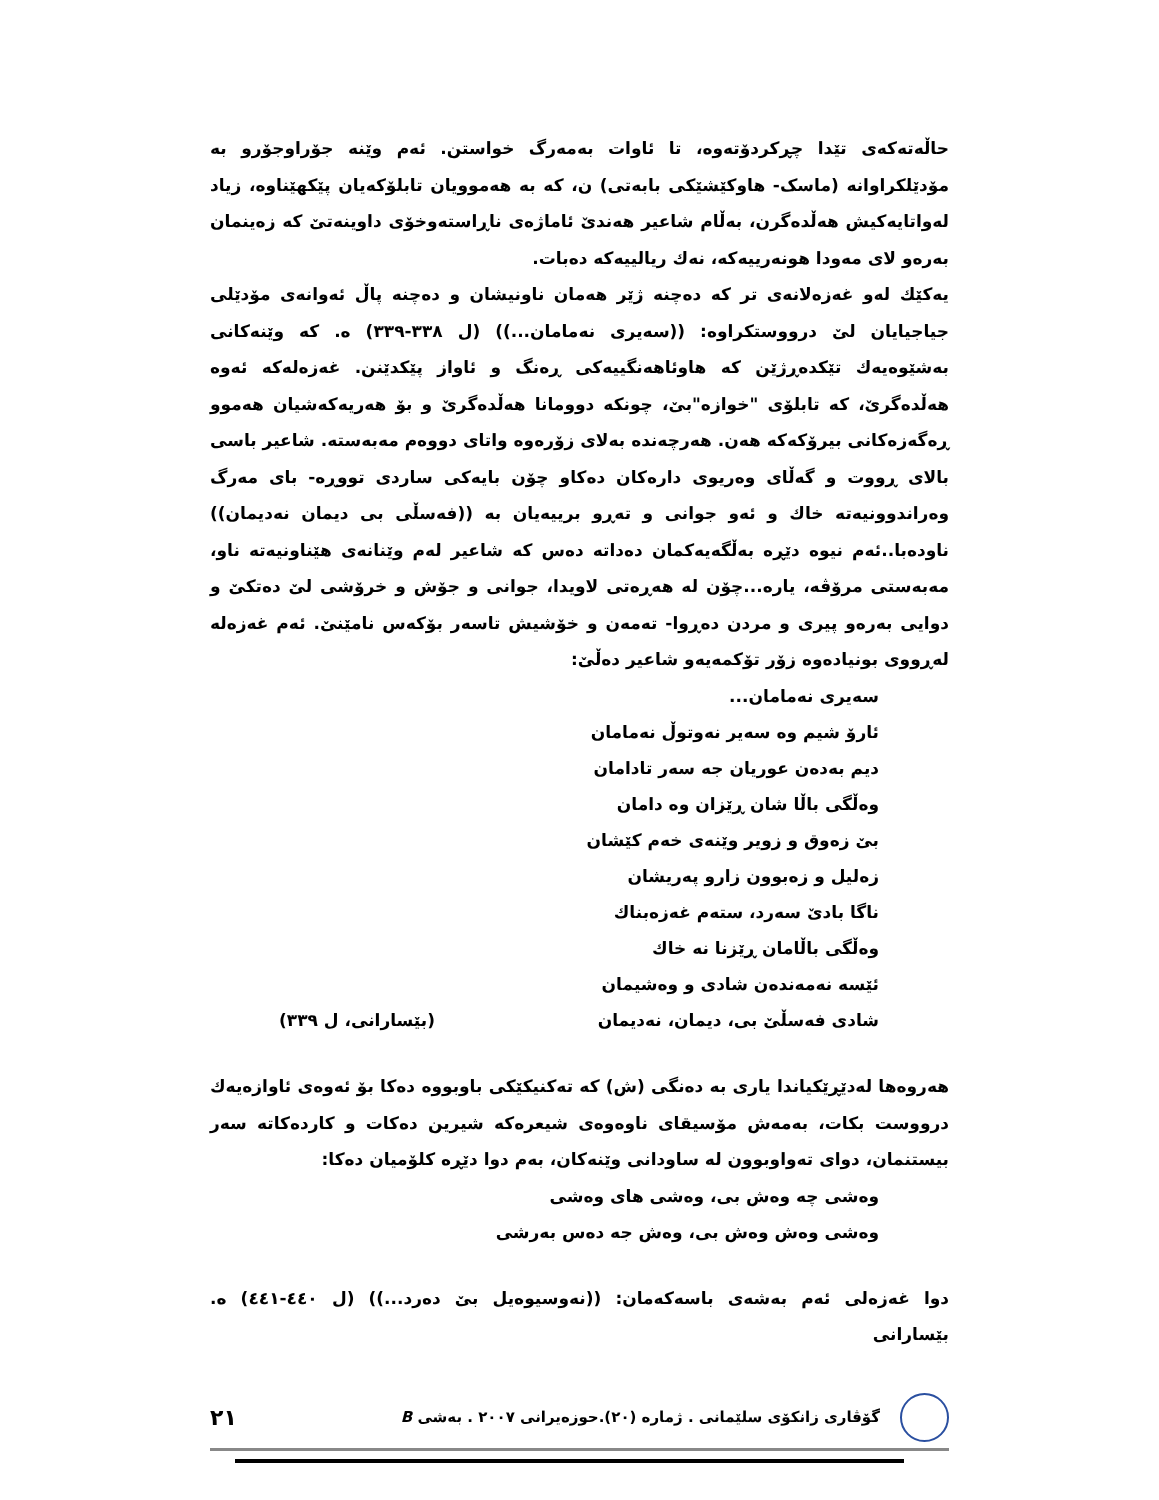حاڵەتەکەی تێدا چڕکردۆتەوە، تا ئاوات بەمەرگ خواستن. ئەم وێنە جۆراوجۆرو بە مۆدێلکراوانە (ماسک- هاوکێشێکی بابەتی) ن، کە بە هەموویان تابلۆکەیان پێکهێناوە، زیاد لەواتایەکیش هەڵدەگرن، بەڵام شاعیر هەندێ ئاماژەی ناڕاستەوخۆی داوینەتێ کە زەینمان بەرەو لای مەودا هونەرییەکە، نەك ریالییەکە دەبات.
یەکێك لەو غەزەلانەی تر کە دەچنە ژێر هەمان ناونیشان و دەچنە پاڵ ئەوانەی مۆدێلی جیاجیایان لێ درووستکراوە: ((سەیری نەمامان...)) (ل ٣٣٨-٣٣٩) ە. کە وێنەکانی بەشێوەیەك تێکدەڕژێن کە هاوئاهەنگییەکی ڕەنگ و ئاواز پێکدێنن. غەزەلەکە ئەوە هەڵدەگرێ، کە تابلۆی "خوازە"بێ، چونکە دوومانا هەڵدەگرێ و بۆ هەریەکەشیان هەموو ڕەگەزەکانی بیرۆکەکە هەن. هەرچەندە بەلای زۆرەوە واتای دووەم مەبەستە. شاعیر باسی بالای ڕووت و گەڵای وەریوی دارەکان دەکاو چۆن بایەکی ساردی تووڕە- بای مەرگ وەراندوونیەتە خاك و ئەو جوانی و تەڕو برییەیان بە ((فەسڵی بی دیمان نەدیمان)) ناودەبا..ئەم نیوە دێڕە بەڵگەیەکمان دەداتە دەس کە شاعیر لەم وێنانەی هێناونیەتە ناو، مەبەستی مرۆڤە، یارە...چۆن لە هەڕەتی لاویدا، جوانی و جۆش و خرۆشی لێ دەتکێ و دوایی بەرەو پیری و مردن دەڕوا- تەمەن و خۆشیش تاسەر بۆکەس نامێنێ. ئەم غەزەلە لەڕووی بونیادەوە زۆر تۆکمەیەو شاعیر دەڵێ:
سەیری نەمامان...
ئارۆ شیم وە سەیر نەوتوڵ نەمامان
دیم بەدەن عوریان جە سەر تادامان
وەڵگی باڵا شان ڕێزان وە دامان
بێ زەوق و زویر وێنەی خەم کێشان
زەلیل و زەبوون زارو پەریشان
ناگا بادێ سەرد، ستەم غەزەبناك
وەڵگی باڵامان ڕێزنا نە خاك
ئێسە نەمەندەن شادی و وەشیمان
شادی فەسڵێ بی، دیمان، نەدیمان (بێسارانی، ل ٣٣٩)
هەروەها لەدێڕێکیاندا یاری بە دەنگی (ش) کە تەکنیکێکی باوبووە دەکا بۆ ئەوەی ئاوازەیەك درووست بکات، بەمەش مۆسیقای ناوەوەی شیعرەکە شیرین دەکات و کاردەکاتە سەر بیستنمان، دوای تەواوبوون لە ساودانی وێنەکان، بەم دوا دێڕە کلۆمیان دەکا:
وەشی چە وەش بی، وەشی های وەشی
وەشی وەش وەش بی، وەش جە دەس بەرشی
دوا غەزەلی ئەم بەشەی باسەکەمان: ((نەوسیوەیل بێ دەرد...)) (ل ٤٤٠-٤٤١) ە. بێسارانی
گۆڤاری زانکۆی سلێمانی . ژمارە (٢٠).حوزەیرانی ٢٠٠٧ . بەشی B ٢١